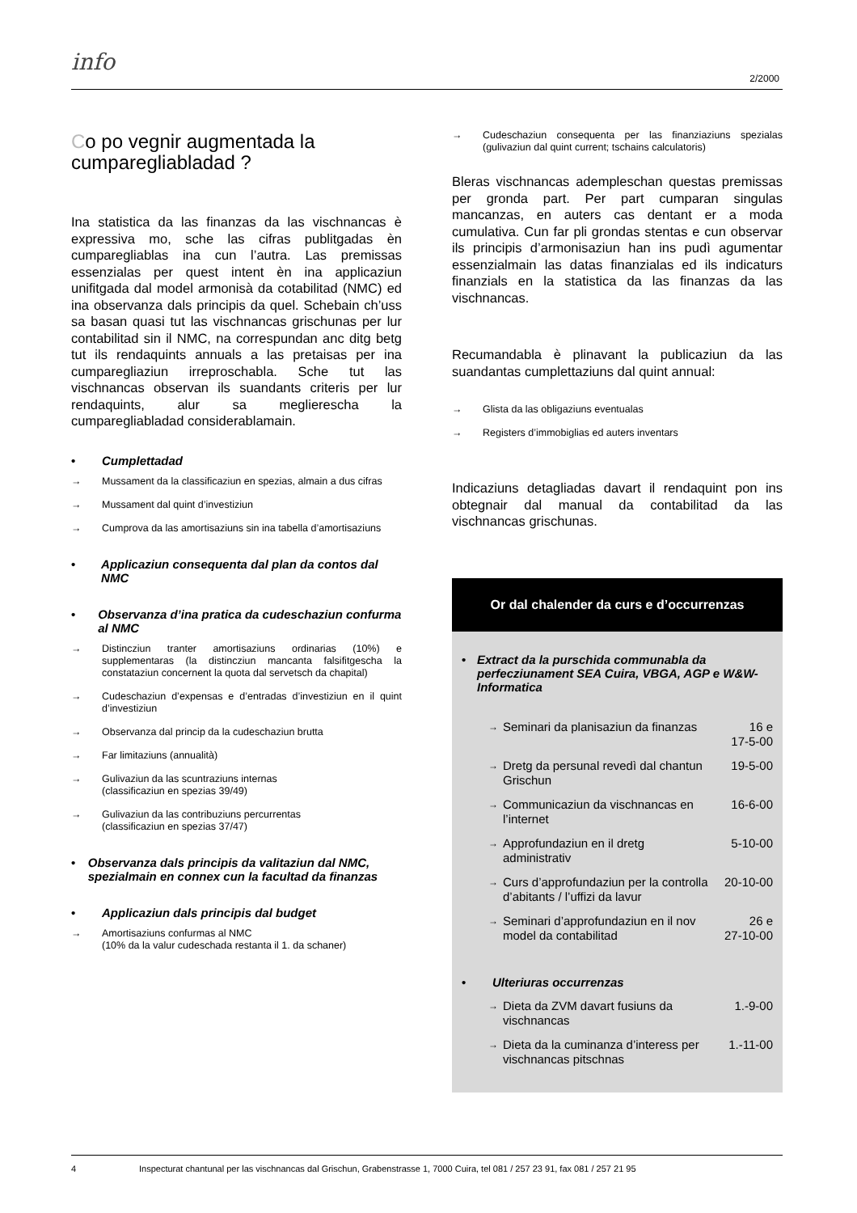info
2/2000
Co po vegnir augmentada la cumparegliabladad ?
Ina statistica da las finanzas da las vischnancas è expressiva mo, sche las cifras publitgadas èn cumparegliablas ina cun l’autra. Las premissas essenzialas per quest intent èn ina applicaziun unifitgada dal model armonisà da cotabilitad (NMC) ed ina observanza dals principis da quel. Schebain ch’uss sa basan quasi tut las vischnancas grischunas per lur contabilitad sin il NMC, na correspundan anc ditg betg tut ils rendaquints annuals a las pretaisas per ina cumparegliaziun irreproschabla. Sche tut las vischnancas observan ils suandants criteris per lur rendaquints, alur sa meglierescha la cumparegliabladad considerablamain.
• Cumplettadad
→ Mussament da la classificaziun en spezias, almain a dus cifras
→ Mussament dal quint d’investiziun
→ Cumprova da las amortisaziuns sin ina tabella d’amortisaziuns
• Applicaziun consequenta dal plan da contos dal NMC
• Observanza d’ina pratica da cudeschaziun confurma al NMC
→ Distincziun tranter amortisaziuns ordinarias (10%) e supplementaras (la distincziun mancanta falsifitgescha la constataziun concernent la quota dal servetsch da chapital)
→ Cudeschaziun d’expensas e d’entradas d’investiziun en il quint d’investiziun
→ Observanza dal princip da la cudeschaziun brutta
→ Far limitaziuns (annualità)
→ Gulivaziun da las scuntraziuns internas
(classificaziun en spezias 39/49)
→ Gulivaziun da las contribuziuns percurrentas
(classificaziun en spezias 37/47)
• Observanza dals principis da valitaziun dal NMC, spezialmain en connex cun la facultad da finanzas
• Applicaziun dals principis dal budget
→ Amortisaziuns confurmas al NMC
(10% da la valur cudeschada restanta il 1. da schaner)
→ Cudeschaziun consequenta per las finanziaziuns spezialas (gulivaziun dal quint current; tschains calculatoris)
Bleras vischnancas adempleschan questas premissas per gronda part. Per part cumparan singulas mancanzas, en auters cas dentant er a moda cumulativa. Cun far pli grondas stentas e cun observar ils principis d’armonisaziun han ins pudì agumentar essenzialmain las datas finanzialas ed ils indicaturs finanzials en la statistica da las finanzas da las vischnancas.
Recumandabla è plinavant la publicaziun da las suandantas cumplettaziuns dal quint annual:
→ Glista da las obligaziuns eventualas
→ Registers d’immobiglias ed auters inventars
Indicaziuns detagliadas davart il rendaquint pon ins obtegnair dal manual da contabilitad da las vischnancas grischunas.
Or dal chalender da curs e d’occurrenzas
• Extract da la purschida communabla da perfecziunament SEA Cuira, VBGA, AGP e W&W-Informatica
→ Seminari da planisaziun da finanzas 16 e
17-5-00
→ Dretg da persunal revedì dal chantun Grischun 19-5-00
→ Communicaziun da vischnancas en l’internet 16-6-00
→ Approfundaziun en il dretg administrativ 5-10-00
→ Curs d’approfundaziun per la controlla d’abitants / l’uffizi da lavur 20-10-00
→ Seminari d’approfundaziun en il nov model da contabilitad 26 e
27-10-00
• Ulteriuras occurrenzas
→ Dieta da ZVM davart fusiuns da vischnancas 1.-9-00
→ Dieta da la cuminanza d’interess per vischnancas pitschnas 1.-11-00
4 Inspecturat chantunal per las vischnancas dal Grischun, Grabenstrasse 1, 7000 Cuira, tel 081 / 257 23 91, fax 081 / 257 21 95